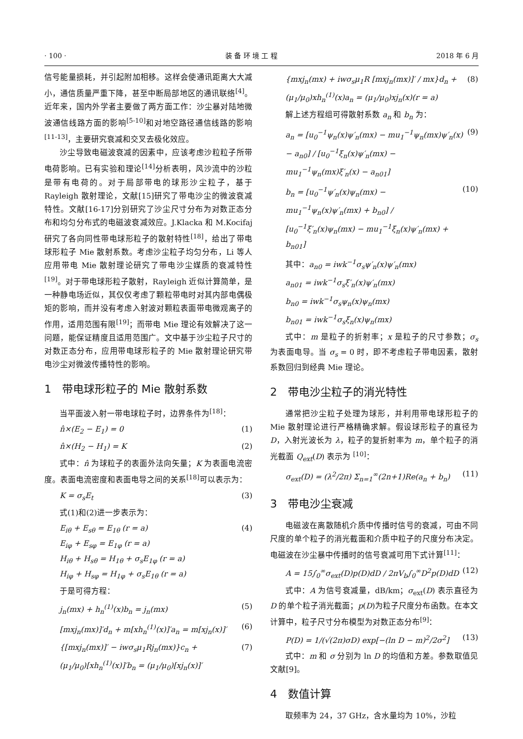· 100 · 装 备 环 境 工 程 2018 年 6 月
信号能量损耗，并引起附加相移。这样会使通讯距离大大减小，通信质量严重下降，甚至中断局部地区的通讯联络<sup>[4]</sup>。近年来，国内外学者主要做了两方面工作：沙尘暴对陆地微波通信线路方面的影响<sup>[5-10]</sup>和对地空路径通信线路的影响<sup>[11-13]</sup>，主要研究衰减和交叉去极化效应。
沙尘导致电磁波衰减的因素中，应该考虑沙粒粒子所带电荷影响。已有实验和理论<sup>[14]</sup>分析表明，风沙流中的沙粒是带有电荷的。对于局部带电的球形沙尘粒子，基于 Rayleigh 散射理论，文献[15]研究了带电沙尘的微波衰减特性。文献[16-17]分别研究了沙尘尺寸分布为对数正态分布和均匀分布式的电磁波衰减效应。J.Klacka 和 M.Kocifaj 研究了各向同性带电球形粒子的散射特性<sup>[18]</sup>，给出了带电球形粒子 Mie 散射系数。考虑沙尘粒子均匀分布，Li 等人应用带电 Mie 散射理论研究了带电沙尘媒质的衰减特性<sup>[19]</sup>。对于带电球形粒子散射，Rayleigh 近似计算简单，是一种静电场近似，其仅仅考虑了颗粒带电时对其内部电偶极矩的影响，而并没有考虑入射波对颗粒表面带电微观离子的作用，适用范围有限<sup>[19]</sup>；而带电 Mie 理论有效解决了这一问题，能保证精度且适用范围广。文中基于沙尘粒子尺寸的对数正态分布，应用带电球形粒子的 Mie 散射理论研究带电沙尘对微波传播特性的影响。
1　带电球形粒子的 Mie 散射系数
当平面波入射一带电球粒子时，边界条件为<sup>[18]</sup>：
n̂×(E<sub>2</sub> − E<sub>1</sub>) = 0 (1)
n̂×(H<sub>2</sub> − H<sub>1</sub>) = K (2)
式中：n̂ 为球粒子的表面外法向矢量；K 为表面电流密度。表面电流密度和表面电导之间的关系<sup>[18]</sup>可以表示为：
K = σ<sub>s</sub>E<sub>t</sub> (3)
式(1)和(2)进一步表示为：
E<sub>iθ</sub> + E<sub>sθ</sub> = E<sub>1θ</sub> (r = a)
E<sub>iφ</sub> + E<sub>sφ</sub> = E<sub>1φ</sub> (r = a)
H<sub>iθ</sub> + H<sub>sθ</sub> = H<sub>1θ</sub> + σ<sub>s</sub>E<sub>1φ</sub> (r = a)
H<sub>iφ</sub> + H<sub>sφ</sub> = H<sub>1φ</sub> + σ<sub>s</sub>E<sub>1θ</sub> (r = a) (4)
于是可得方程：
j<sub>n</sub>(mx) + h<sub>n</sub><sup>(1)</sup>(x)b<sub>n</sub> = j<sub>n</sub>(mx) (5)
[mxj<sub>n</sub>(mx)]′d<sub>n</sub> + m[xh<sub>n</sub><sup>(1)</sup>(x)]′a<sub>n</sub> = m[xj<sub>n</sub>(x)]′ (6)
{[mxj<sub>n</sub>(mx)]′ − iwσ<sub>s</sub>μ<sub>1</sub>Rj<sub>n</sub>(mx)}c<sub>n</sub> +
(μ<sub>1</sub>/μ<sub>0</sub>)[xh<sub>n</sub><sup>(1)</sup>(x)]′b<sub>n</sub> = (μ<sub>1</sub>/μ<sub>0</sub>)[xj<sub>n</sub>(x)]′ (7)
{mxj<sub>n</sub>(mx) + iwσ<sub>s</sub>μ<sub>1</sub>R [mxj<sub>n</sub>(mx)]′ / mx}d<sub>n</sub> +
(μ<sub>1</sub>/μ<sub>0</sub>)xh<sub>n</sub><sup>(1)</sup>(x)a<sub>n</sub> = (μ<sub>1</sub>/μ<sub>0</sub>)xj<sub>n</sub>(x)(r = a) (8)
解上述方程组可得散射系数 a<sub>n</sub> 和 b<sub>n</sub> 为：
a<sub>n</sub> = [u<sub>0</sub><sup>−1</sup>ψ<sub>n</sub>(x)ψ′<sub>n</sub>(mx) − mu<sub>1</sub><sup>−1</sup>ψ<sub>n</sub>(mx)ψ′<sub>n</sub>(x) − a<sub>n0</sub>] / [u<sub>0</sub><sup>−1</sup>ξ<sub>n</sub>(x)ψ′<sub>n</sub>(mx) − mu<sub>1</sub><sup>−1</sup>ψ<sub>n</sub>(mx)ξ′<sub>n</sub>(x) − a<sub>n01</sub>] (9)
b<sub>n</sub> = [u<sub>0</sub><sup>−1</sup>ψ′<sub>n</sub>(x)ψ<sub>n</sub>(mx) − mu<sub>1</sub><sup>−1</sup>ψ<sub>n</sub>(x)ψ′<sub>n</sub>(mx) + b<sub>n0</sub>] / [u<sub>0</sub><sup>−1</sup>ξ′<sub>n</sub>(x)ψ<sub>n</sub>(mx) − mu<sub>1</sub><sup>−1</sup>ξ<sub>n</sub>(x)ψ′<sub>n</sub>(mx) + b<sub>n01</sub>] (10)
其中：a<sub>n0</sub> = iwk<sup>−1</sup>σ<sub>s</sub>ψ′<sub>n</sub>(x)ψ′<sub>n</sub>(mx)
a<sub>n01</sub> = iwk<sup>−1</sup>σ<sub>s</sub>ξ′<sub>n</sub>(x)ψ′<sub>n</sub>(mx)
b<sub>n0</sub> = iwk<sup>−1</sup>σ<sub>s</sub>ψ<sub>n</sub>(x)ψ<sub>n</sub>(mx)
b<sub>n01</sub> = iwk<sup>−1</sup>σ<sub>s</sub>ξ<sub>n</sub>(x)ψ<sub>n</sub>(mx)
式中：m 是粒子的折射率；x 是粒子的尺寸参数；σ<sub>s</sub> 为表面电导。当 σ<sub>s</sub> = 0 时，即不考虑粒子带电因素，散射系数回归到经典 Mie 理论。
2　带电沙尘粒子的消光特性
通常把沙尘粒子处理为球形，并利用带电球形粒子的 Mie 散射理论进行严格精确求解。假设球形粒子的直径为 D，入射光波长为 λ，粒子的复折射率为 m，单个粒子的消光截面 Q<sub>ext</sub>(D) 表示为 <sup>[10]</sup>：
σ<sub>ext</sub>(D) = (λ<sup>2</sup>/2π) Σ<sub>n=1</sub><sup>∞</sup>(2n+1)Re(a<sub>n</sub> + b<sub>n</sub>) (11)
3　带电沙尘衰减
电磁波在离散随机介质中传播时信号的衰减，可由不同尺度的单个粒子的消光截面和介质中粒子的尺度分布决定。电磁波在沙尘暴中传播时的信号衰减可用下式计算<sup>[11]</sup>：
A = 15∫<sub>0</sub><sup>∞</sup>σ<sub>ext</sub>(D)p(D)dD / 2πV<sub>b</sub>∫<sub>0</sub><sup>∞</sup>D<sup>2</sup>p(D)dD (12)
式中：A 为信号衰减量，dB/km；σ<sub>ext</sub>(D) 表示直径为 D 的单个粒子消光截面；p(D)为粒子尺度分布函数。在本文计算中，粒子尺寸分布模型为对数正态分布<sup>[9]</sup>：
P(D) = 1/(√(2π)σD) exp[−(ln D − m)<sup>2</sup>/2σ<sup>2</sup>] (13)
式中：m 和 σ 分别为 ln D 的均值和方差。参数取值见文献[9]。
4　数值计算
取频率为 24，37 GHz，含水量均为 10%，沙粒